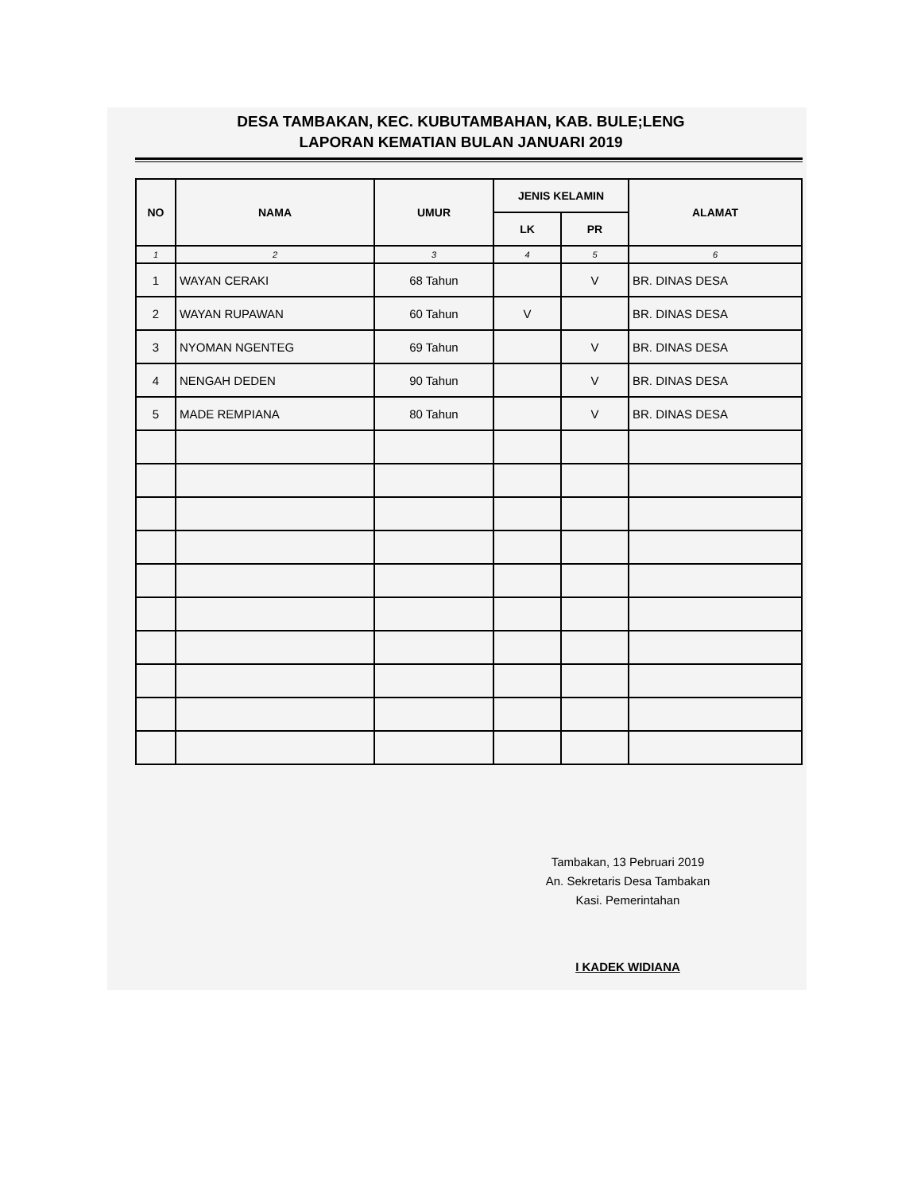DESA TAMBAKAN, KEC. KUBUTAMBAHAN, KAB. BULE;LENG
LAPORAN KEMATIAN BULAN JANUARI 2019
| NO | NAMA | UMUR | JENIS KELAMIN | | ALAMAT |
| --- | --- | --- | --- | --- | --- |
| | | | LK | PR | |
| 1 | 2 | 3 | 4 | 5 | 6 |
| 1 | WAYAN CERAKI | 68 Tahun | | V | BR. DINAS DESA |
| 2 | WAYAN RUPAWAN | 60 Tahun | V | | BR. DINAS DESA |
| 3 | NYOMAN NGENTEG | 69 Tahun | | V | BR. DINAS DESA |
| 4 | NENGAH DEDEN | 90 Tahun | | V | BR. DINAS DESA |
| 5 | MADE REMPIANA | 80 Tahun | | V | BR. DINAS DESA |
Tambakan, 13 Pebruari 2019
An. Sekretaris Desa Tambakan
Kasi. Pemerintahan
I KADEK WIDIANA